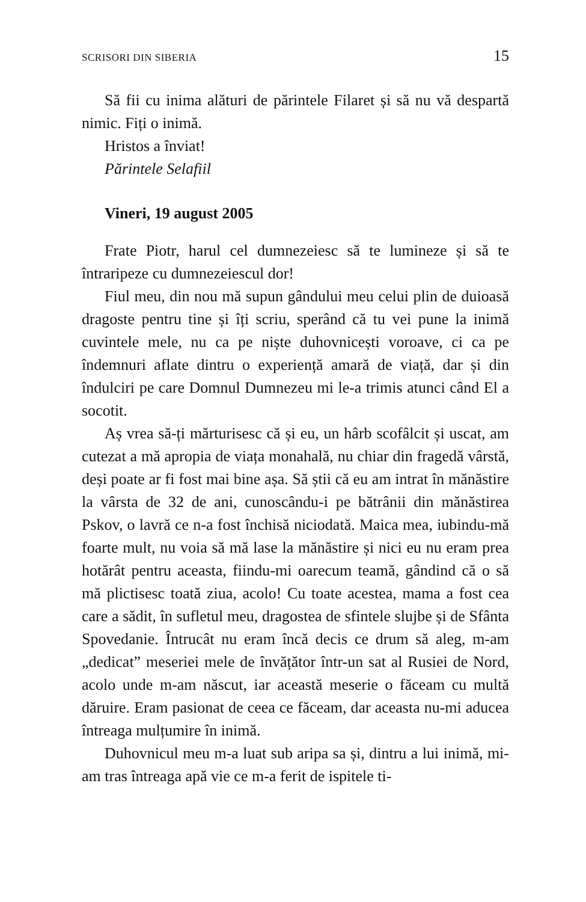SCRISORI DIN SIBERIA 15
Să fii cu inima alături de părintele Filaret și să nu vă despartă nimic. Fiți o inimă.
Hristos a înviat!
Părintele Selafiil
Vineri, 19 august 2005
Frate Piotr, harul cel dumnezeiesc să te lumineze și să te întraripeze cu dumnezeiescul dor!
Fiul meu, din nou mă supun gândului meu celui plin de duioasă dragoste pentru tine și îți scriu, sperând că tu vei pune la inimă cuvintele mele, nu ca pe niște duhovnicești voroave, ci ca pe îndemnuri aflate dintru o experiență amară de viață, dar și din îndulciri pe care Domnul Dumnezeu mi le-a trimis atunci când El a socotit.
Aș vrea să-ți mărturisesc că și eu, un hârb scofâlcit și uscat, am cutezat a mă apropia de viața monahală, nu chiar din fragedă vârstă, deși poate ar fi fost mai bine așa. Să știi că eu am intrat în mănăstire la vârsta de 32 de ani, cunoscându-i pe bătrânii din mănăstirea Pskov, o lavră ce n-a fost închisă niciodată. Maica mea, iubindu-mă foarte mult, nu voia să mă lase la mănăstire și nici eu nu eram prea hotărât pentru aceasta, fiindu-mi oarecum teamă, gândind că o să mă plictisesc toată ziua, acolo! Cu toate acestea, mama a fost cea care a sădit, în sufletul meu, dragostea de sfintele slujbe și de Sfânta Spovedanie. Întrucât nu eram încă decis ce drum să aleg, m-am „dedicat” meseriei mele de învățător într-un sat al Rusiei de Nord, acolo unde m-am născut, iar această meserie o făceam cu multă dăruire. Eram pasionat de ceea ce făceam, dar aceasta nu-mi aducea întreaga mulțumire în inimă.
Duhovnicul meu m-a luat sub aripa sa și, dintru a lui inimă, mi-am tras întreaga apă vie ce m-a ferit de ispitele ti-